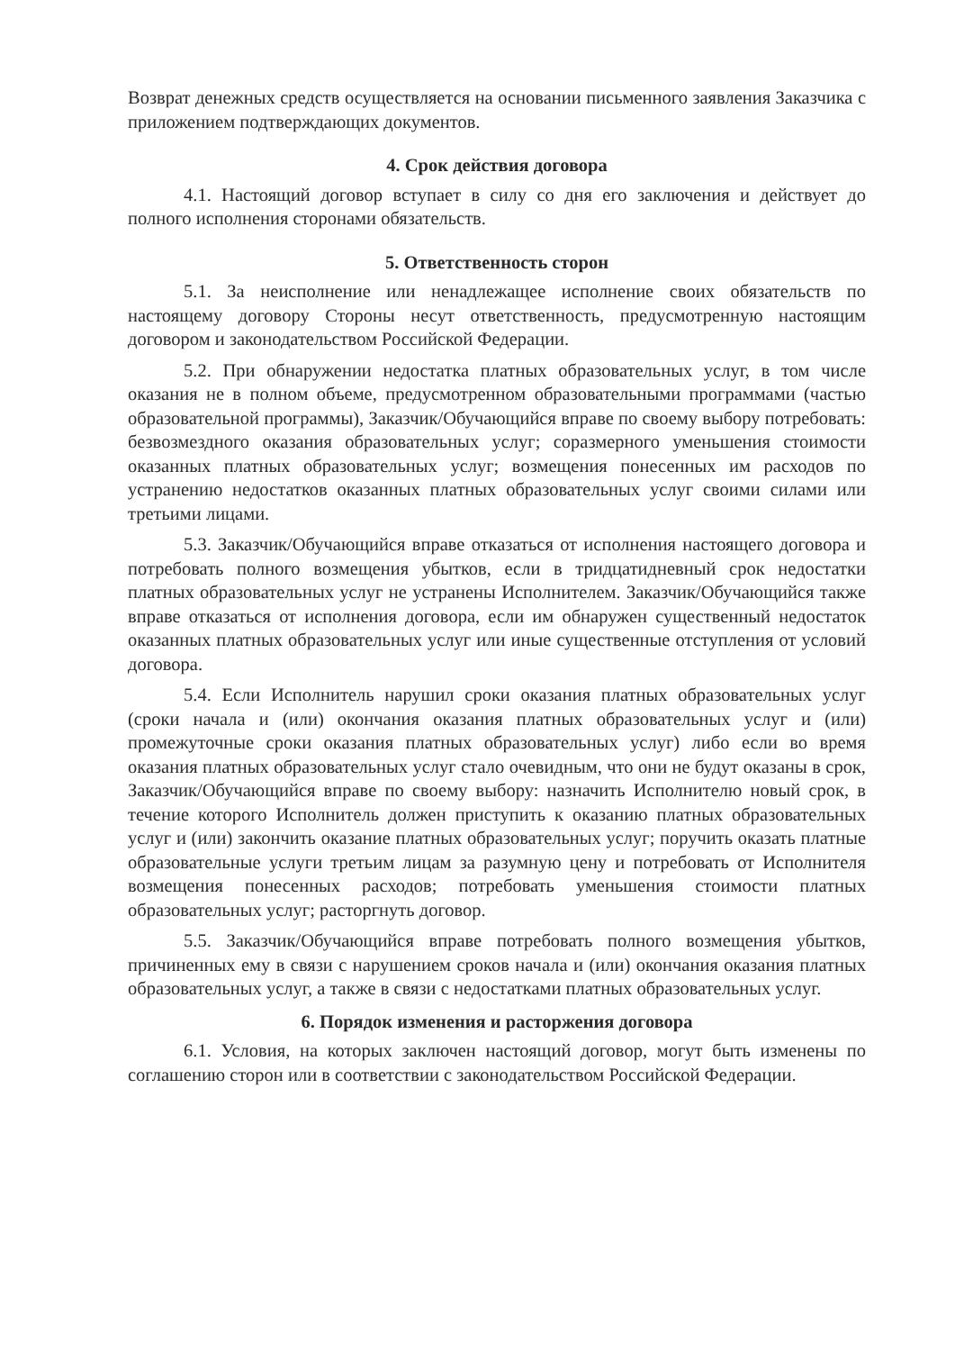Возврат денежных средств осуществляется на основании письменного заявления Заказчика с приложением подтверждающих документов.
4. Срок действия договора
4.1. Настоящий договор вступает в силу со дня его заключения и действует до полного исполнения сторонами обязательств.
5. Ответственность сторон
5.1. За неисполнение или ненадлежащее исполнение своих обязательств по настоящему договору Стороны несут ответственность, предусмотренную настоящим договором и законодательством Российской Федерации.
5.2. При обнаружении недостатка платных образовательных услуг, в том числе оказания не в полном объеме, предусмотренном образовательными программами (частью образовательной программы), Заказчик/Обучающийся вправе по своему выбору потребовать: безвозмездного оказания образовательных услуг; соразмерного уменьшения стоимости оказанных платных образовательных услуг; возмещения понесенных им расходов по устранению недостатков оказанных платных образовательных услуг своими силами или третьими лицами.
5.3. Заказчик/Обучающийся вправе отказаться от исполнения настоящего договора и потребовать полного возмещения убытков, если в тридцатидневный срок недостатки платных образовательных услуг не устранены Исполнителем. Заказчик/Обучающийся также вправе отказаться от исполнения договора, если им обнаружен существенный недостаток оказанных платных образовательных услуг или иные существенные отступления от условий договора.
5.4. Если Исполнитель нарушил сроки оказания платных образовательных услуг (сроки начала и (или) окончания оказания платных образовательных услуг и (или) промежуточные сроки оказания платных образовательных услуг) либо если во время оказания платных образовательных услуг стало очевидным, что они не будут оказаны в срок, Заказчик/Обучающийся вправе по своему выбору: назначить Исполнителю новый срок, в течение которого Исполнитель должен приступить к оказанию платных образовательных услуг и (или) закончить оказание платных образовательных услуг; поручить оказать платные образовательные услуги третьим лицам за разумную цену и потребовать от Исполнителя возмещения понесенных расходов; потребовать уменьшения стоимости платных образовательных услуг; расторгнуть договор.
5.5. Заказчик/Обучающийся вправе потребовать полного возмещения убытков, причиненных ему в связи с нарушением сроков начала и (или) окончания оказания платных образовательных услуг, а также в связи с недостатками платных образовательных услуг.
6. Порядок изменения и расторжения договора
6.1. Условия, на которых заключен настоящий договор, могут быть изменены по соглашению сторон или в соответствии с законодательством Российской Федерации.